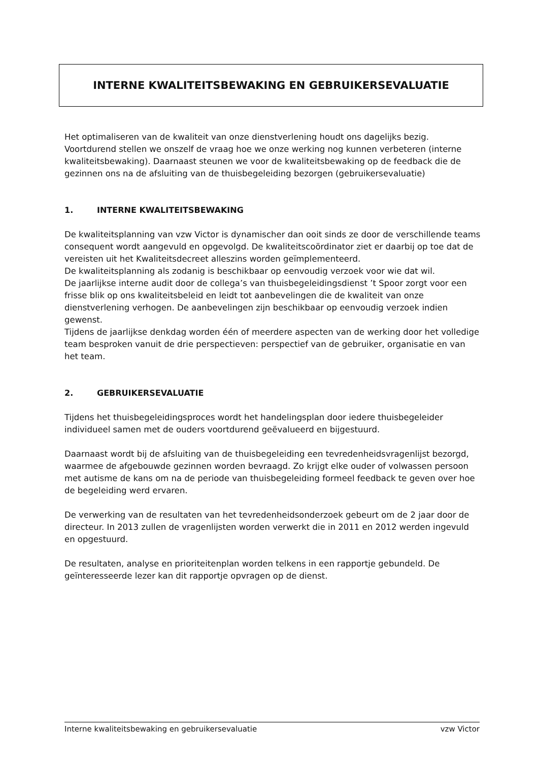INTERNE KWALITEITSBEWAKING EN GEBRUIKERSEVALUATIE
Het optimaliseren van de kwaliteit van onze dienstverlening houdt ons dagelijks bezig. Voortdurend stellen we onszelf de vraag hoe we onze werking nog kunnen verbeteren (interne kwaliteitsbewaking). Daarnaast steunen we voor de kwaliteitsbewaking op de feedback die de gezinnen ons na de afsluiting van de thuisbegeleiding bezorgen (gebruikersevaluatie)
1. INTERNE KWALITEITSBEWAKING
De kwaliteitsplanning van vzw Victor is dynamischer dan ooit sinds ze door de verschillende teams consequent wordt aangevuld en opgevolgd. De kwaliteitscoördinator ziet er daarbij op toe dat de vereisten uit het Kwaliteitsdecreet alleszins worden geïmplementeerd.
De kwaliteitsplanning als zodanig is beschikbaar op eenvoudig verzoek voor wie dat wil.
De jaarlijkse interne audit door de collega’s van thuisbegeleidingsdienst ’t Spoor zorgt voor een frisse blik op ons kwaliteitsbeleid en leidt tot aanbevelingen die de kwaliteit van onze dienstverlening verhogen. De aanbevelingen zijn beschikbaar op eenvoudig verzoek indien gewenst.
Tijdens de jaarlijkse denkdag worden één of meerdere aspecten van de werking door het volledige team besproken vanuit de drie perspectieven: perspectief van de gebruiker, organisatie en van het team.
2. GEBRUIKERSEVALUATIE
Tijdens het thuisbegeleidingsproces wordt het handelingsplan door iedere thuisbegeleider individueel samen met de ouders voortdurend geëvalueerd en bijgestuurd.
Daarnaast wordt bij de afsluiting van de thuisbegeleiding een tevredenheidsvragenlijst bezorgd, waarmee de afgebouwde gezinnen worden bevraagd. Zo krijgt elke ouder of volwassen persoon met autisme de kans om na de periode van thuisbegeleiding formeel feedback te geven over hoe de begeleiding werd ervaren.
De verwerking van de resultaten van het tevredenheidsonderzoek gebeurt om de 2 jaar door de directeur. In 2013 zullen de vragenlijsten worden verwerkt die in 2011 en 2012 werden ingevuld en opgestuurd.
De resultaten, analyse en prioriteitenplan worden telkens in een rapportje gebundeld. De geïnteresseerde lezer kan dit rapportje opvragen op de dienst.
Interne kwaliteitsbewaking en gebruikersevaluatie vzw Victor